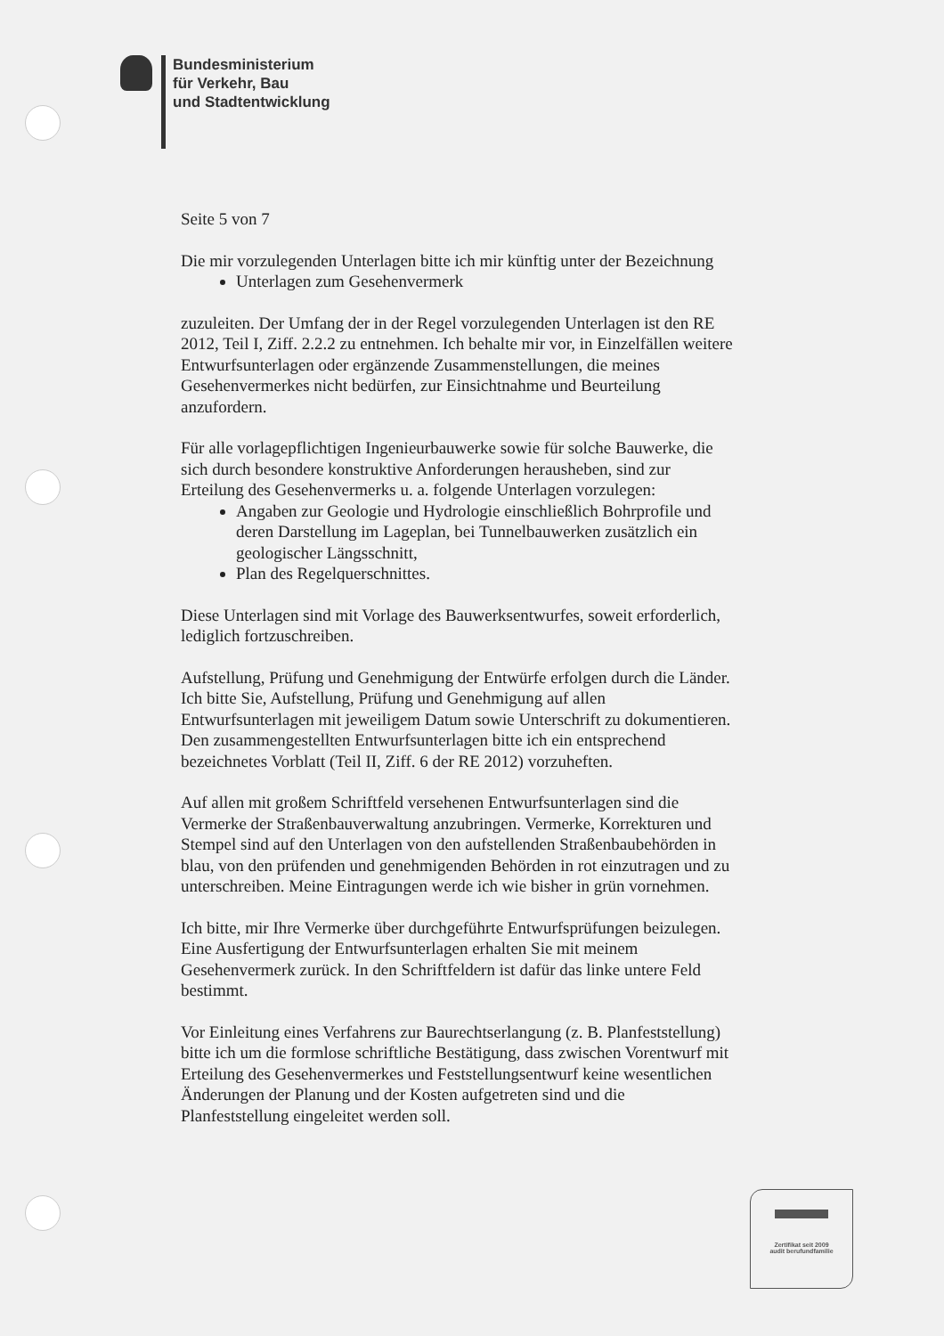Bundesministerium
für Verkehr, Bau
und Stadtentwicklung
Seite 5 von 7
Die mir vorzulegenden Unterlagen bitte ich mir künftig unter der Bezeichnung
Unterlagen zum Gesehenvermerk
zuzuleiten. Der Umfang der in der Regel vorzulegenden Unterlagen ist den RE 2012, Teil I, Ziff. 2.2.2 zu entnehmen. Ich behalte mir vor, in Einzelfällen weitere Entwurfsunterlagen oder ergänzende Zusammenstellungen, die meines Gesehenvermerkes nicht bedürfen, zur Einsichtnahme und Beurteilung anzufordern.
Für alle vorlagepflichtigen Ingenieurbauwerke sowie für solche Bauwerke, die sich durch besondere konstruktive Anforderungen herausheben, sind zur Erteilung des Gesehenvermerks u. a. folgende Unterlagen vorzulegen:
Angaben zur Geologie und Hydrologie einschließlich Bohrprofile und deren Darstellung im Lageplan, bei Tunnelbauwerken zusätzlich ein geologischer Längsschnitt,
Plan des Regelquerschnittes.
Diese Unterlagen sind mit Vorlage des Bauwerksentwurfes, soweit erforderlich, lediglich fortzuschreiben.
Aufstellung, Prüfung und Genehmigung der Entwürfe erfolgen durch die Länder. Ich bitte Sie, Aufstellung, Prüfung und Genehmigung auf allen Entwurfsunterlagen mit jeweiligem Datum sowie Unterschrift zu dokumentieren. Den zusammengestellten Entwurfsunterlagen bitte ich ein entsprechend bezeichnetes Vorblatt (Teil II, Ziff. 6 der RE 2012) vorzuheften.
Auf allen mit großem Schriftfeld versehenen Entwurfsunterlagen sind die Vermerke der Straßenbauverwaltung anzubringen. Vermerke, Korrekturen und Stempel sind auf den Unterlagen von den aufstellenden Straßenbaubehörden in blau, von den prüfenden und genehmigenden Behörden in rot einzutragen und zu unterschreiben. Meine Eintragungen werde ich wie bisher in grün vornehmen.
Ich bitte, mir Ihre Vermerke über durchgeführte Entwurfsprüfungen beizulegen. Eine Ausfertigung der Entwurfsunterlagen erhalten Sie mit meinem Gesehenvermerk zurück. In den Schriftfeldern ist dafür das linke untere Feld bestimmt.
Vor Einleitung eines Verfahrens zur Baurechtserlangung (z. B. Planfeststellung) bitte ich um die formlose schriftliche Bestätigung, dass zwischen Vorentwurf mit Erteilung des Gesehenvermerkes und Feststellungsentwurf keine wesentlichen Änderungen der Planung und der Kosten aufgetreten sind und die Planfeststellung eingeleitet werden soll.
Zertifikat seit 2009
audit berufundfamilie